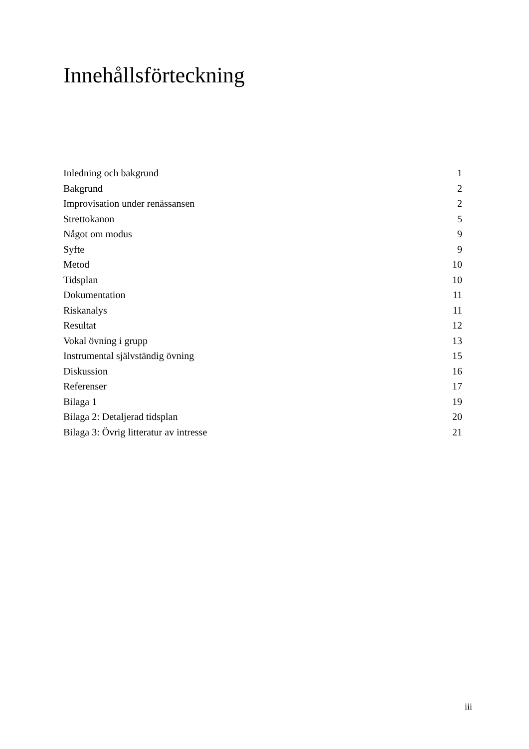Innehållsförteckning
Inledning och bakgrund 1
Bakgrund 2
Improvisation under renässansen 2
Strettokanon 5
Något om modus 9
Syfte 9
Metod 10
Tidsplan 10
Dokumentation 11
Riskanalys 11
Resultat 12
Vokal övning i grupp 13
Instrumental självständig övning 15
Diskussion 16
Referenser 17
Bilaga 1 19
Bilaga 2: Detaljerad tidsplan 20
Bilaga 3: Övrig litteratur av intresse 21
iii